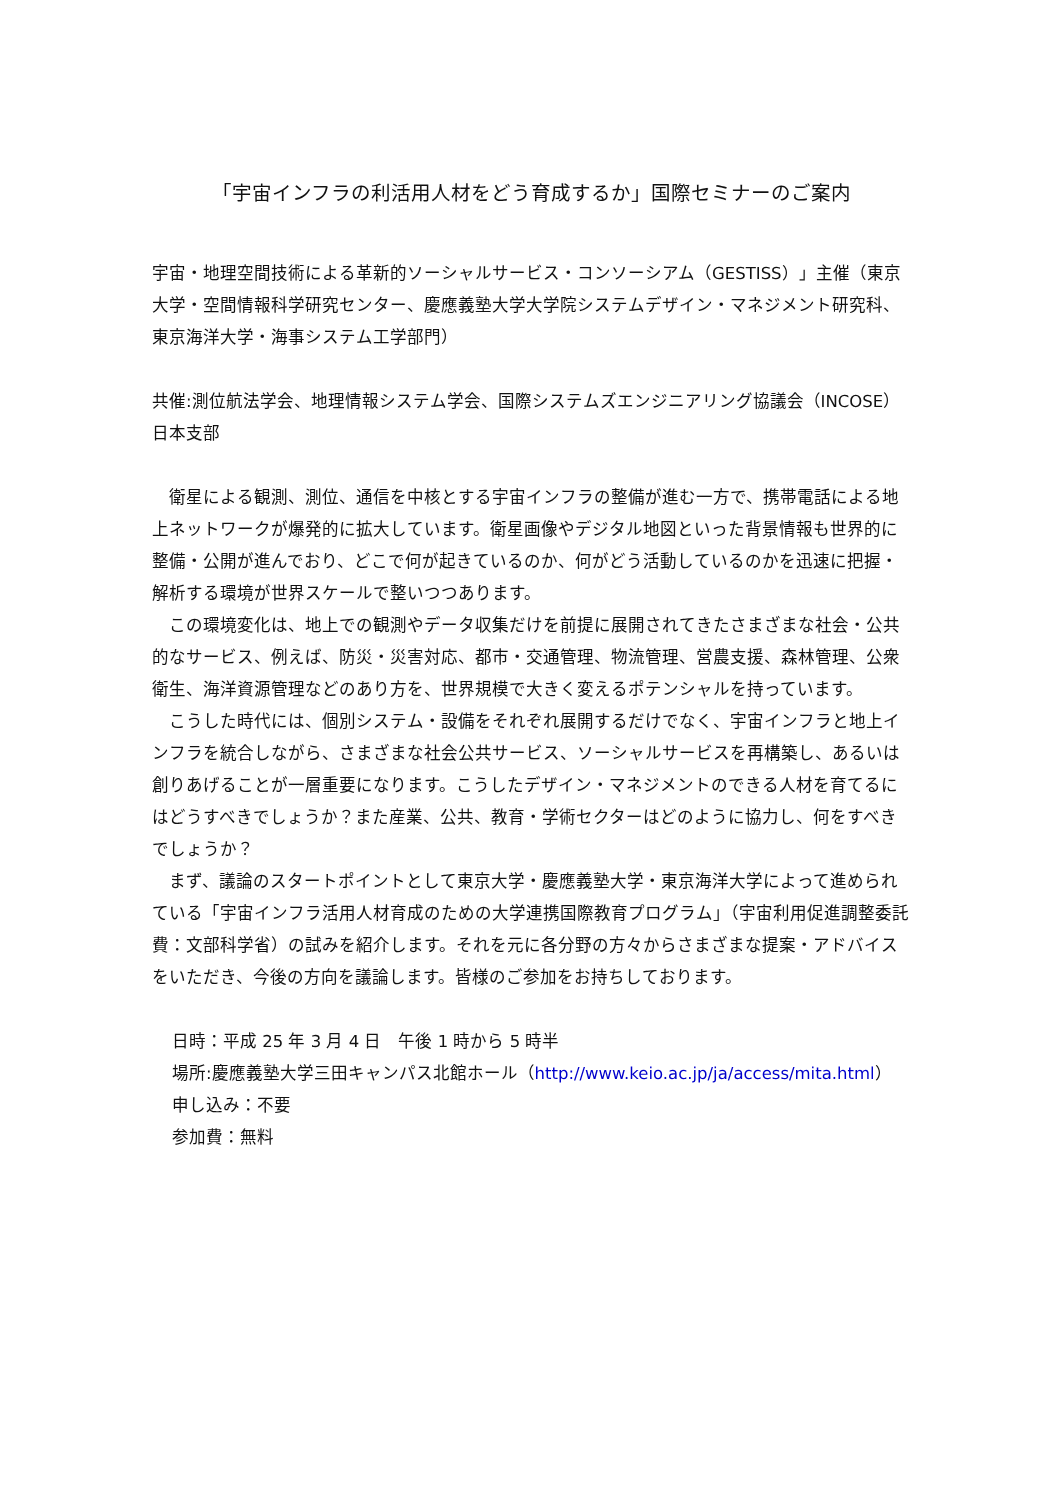「宇宙インフラの利活用人材をどう育成するか」国際セミナーのご案内
宇宙・地理空間技術による革新的ソーシャルサービス・コンソーシアム（GESTISS）」主催（東京大学・空間情報科学研究センター、慶應義塾大学大学院システムデザイン・マネジメント研究科、東京海洋大学・海事システム工学部門）
共催:測位航法学会、地理情報システム学会、国際システムズエンジニアリング協議会（INCOSE）日本支部
衛星による観測、測位、通信を中核とする宇宙インフラの整備が進む一方で、携帯電話による地上ネットワークが爆発的に拡大しています。衛星画像やデジタル地図といった背景情報も世界的に整備・公開が進んでおり、どこで何が起きているのか、何がどう活動しているのかを迅速に把握・解析する環境が世界スケールで整いつつあります。
この環境変化は、地上での観測やデータ収集だけを前提に展開されてきたさまざまな社会・公共的なサービス、例えば、防災・災害対応、都市・交通管理、物流管理、営農支援、森林管理、公衆衛生、海洋資源管理などのあり方を、世界規模で大きく変えるポテンシャルを持っています。
こうした時代には、個別システム・設備をそれぞれ展開するだけでなく、宇宙インフラと地上インフラを統合しながら、さまざまな社会公共サービス、ソーシャルサービスを再構築し、あるいは創りあげることが一層重要になります。こうしたデザイン・マネジメントのできる人材を育てるにはどうすべきでしょうか？また産業、公共、教育・学術セクターはどのように協力し、何をすべきでしょうか？
まず、議論のスタートポイントとして東京大学・慶應義塾大学・東京海洋大学によって進められている「宇宙インフラ活用人材育成のための大学連携国際教育プログラム」（宇宙利用促進調整委託費：文部科学省）の試みを紹介します。それを元に各分野の方々からさまざまな提案・アドバイスをいただき、今後の方向を議論します。皆様のご参加をお持ちしております。
日時：平成 25 年 3 月 4 日　午後 1 時から 5 時半
場所:慶應義塾大学三田キャンパス北館ホール（http://www.keio.ac.jp/ja/access/mita.html）
申し込み：不要
参加費：無料